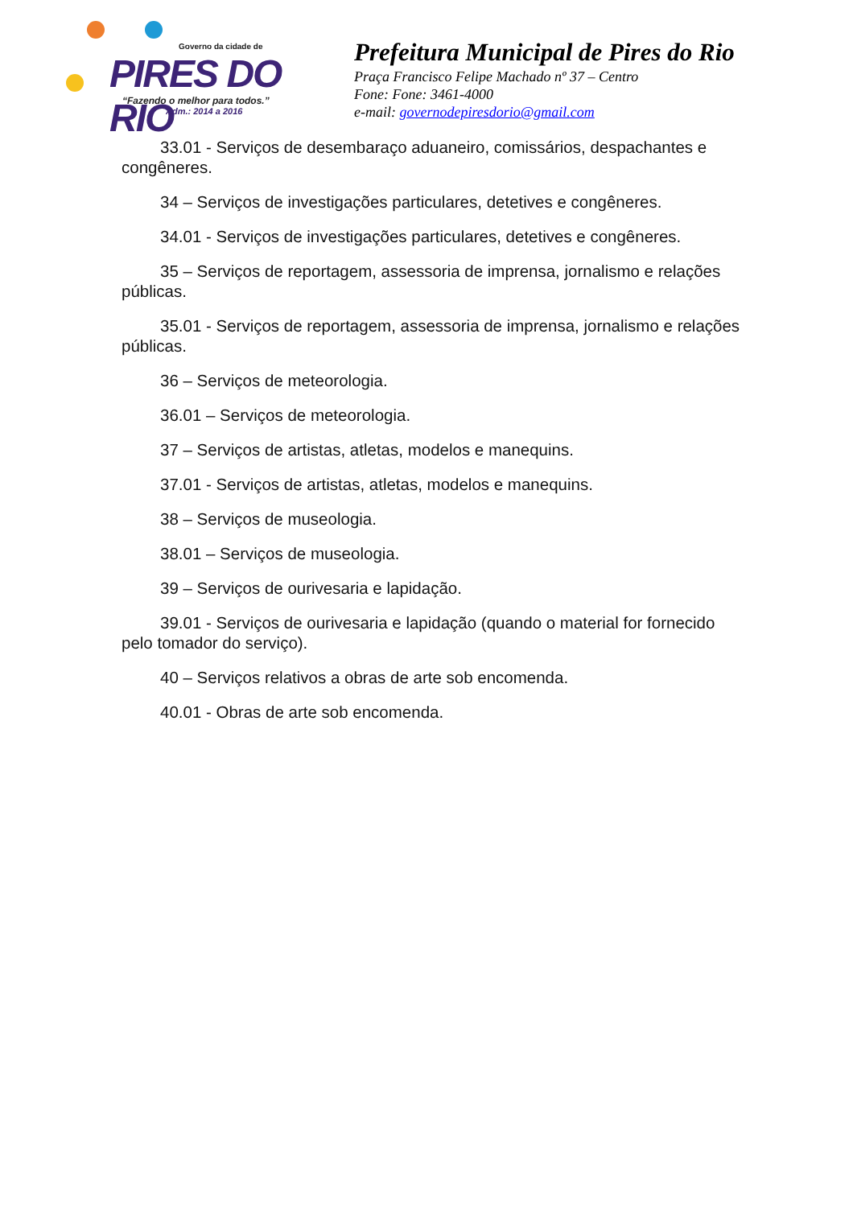Governo da cidade de
PIRES DO RIO
“Fazendo o melhor para todos.”
Adm.: 2014 a 2016
Prefeitura Municipal de Pires do Rio
Praça Francisco Felipe Machado nº 37 – Centro
Fone: Fone: 3461-4000
e-mail: governodepiresdorio@gmail.com
33.01 - Serviços de desembaraço aduaneiro, comissários, despachantes e congêneres.
34 – Serviços de investigações particulares, detetives e congêneres.
34.01 - Serviços de investigações particulares, detetives e congêneres.
35 – Serviços de reportagem, assessoria de imprensa, jornalismo e relações públicas.
35.01 - Serviços de reportagem, assessoria de imprensa, jornalismo e relações públicas.
36 – Serviços de meteorologia.
36.01 – Serviços de meteorologia.
37 – Serviços de artistas, atletas, modelos e manequins.
37.01 - Serviços de artistas, atletas, modelos e manequins.
38 – Serviços de museologia.
38.01 – Serviços de museologia.
39 – Serviços de ourivesaria e lapidação.
39.01 - Serviços de ourivesaria e lapidação (quando o material for fornecido pelo tomador do serviço).
40 – Serviços relativos a obras de arte sob encomenda.
40.01 - Obras de arte sob encomenda.